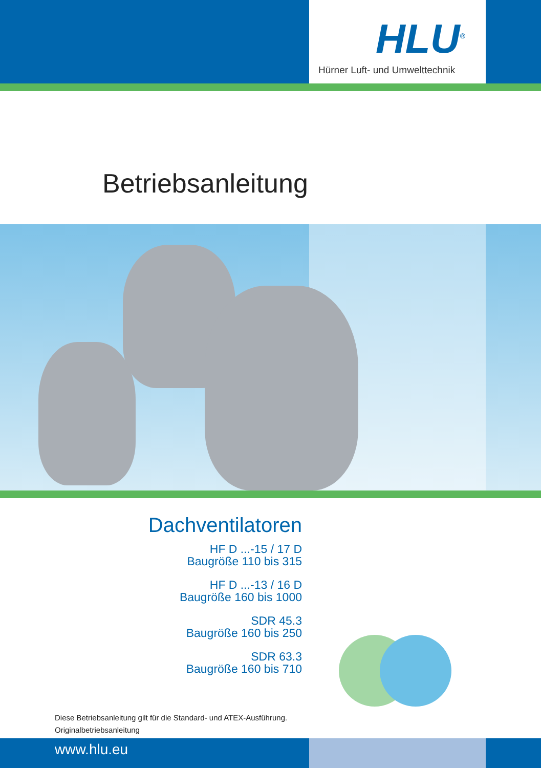HLU<sup>®</sup>
Hürner Luft- und Umwelttechnik
Betriebsanleitung
Dachventilatoren
HF D ...-15 / 17 D
Baugröße 110 bis 315
HF D ...-13 / 16 D
Baugröße 160 bis 1000
SDR 45.3
Baugröße 160 bis 250
SDR 63.3
Baugröße 160 bis 710
Diese Betriebsanleitung gilt für die Standard- und ATEX-Ausführung.
Originalbetriebsanleitung
www.hlu.eu